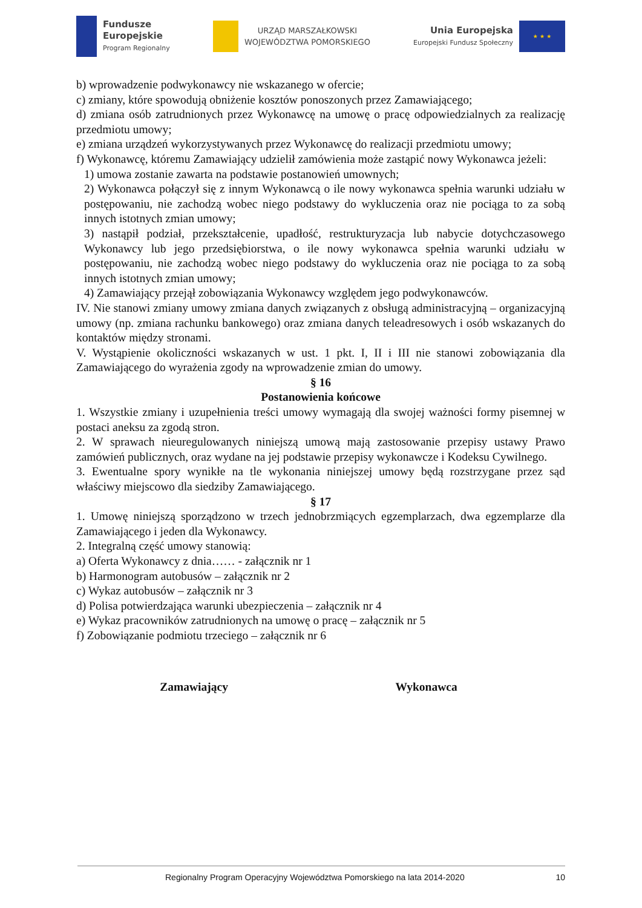Fundusze
Europejskie
Program Regionalny
URZĄD MARSZAŁKOWSKI
WOJEWÓDZTWA POMORSKIEGO
Unia Europejska
Europejski Fundusz Społeczny
★ ★ ★
b) wprowadzenie podwykonawcy nie wskazanego w ofercie;
c) zmiany, które spowodują obniżenie kosztów ponoszonych przez Zamawiającego;
d) zmiana osób zatrudnionych przez Wykonawcę na umowę o pracę odpowiedzialnych za realizację przedmiotu umowy;
e) zmiana urządzeń wykorzystywanych przez Wykonawcę do realizacji przedmiotu umowy;
f) Wykonawcę, któremu Zamawiający udzielił zamówienia może zastąpić nowy Wykonawca jeżeli:
1) umowa zostanie zawarta na podstawie postanowień umownych;
2) Wykonawca połączył się z innym Wykonawcą o ile nowy wykonawca spełnia warunki udziału w postępowaniu, nie zachodzą wobec niego podstawy do wykluczenia oraz nie pociąga to za sobą innych istotnych zmian umowy;
3) nastąpił podział, przekształcenie, upadłość, restrukturyzacja lub nabycie dotychczasowego Wykonawcy lub jego przedsiębiorstwa, o ile nowy wykonawca spełnia warunki udziału w postępowaniu, nie zachodzą wobec niego podstawy do wykluczenia oraz nie pociąga to za sobą innych istotnych zmian umowy;
4) Zamawiający przejął zobowiązania Wykonawcy względem jego podwykonawców.
IV. Nie stanowi zmiany umowy zmiana danych związanych z obsługą administracyjną – organizacyjną umowy (np. zmiana rachunku bankowego) oraz zmiana danych teleadresowych i osób wskazanych do kontaktów między stronami.
V. Wystąpienie okoliczności wskazanych w ust. 1 pkt. I, II i III nie stanowi zobowiązania dla Zamawiającego do wyrażenia zgody na wprowadzenie zmian do umowy.
§ 16
Postanowienia końcowe
1. Wszystkie zmiany i uzupełnienia treści umowy wymagają dla swojej ważności formy pisemnej w postaci aneksu za zgodą stron.
2. W sprawach nieuregulowanych niniejszą umową mają zastosowanie przepisy ustawy Prawo zamówień publicznych, oraz wydane na jej podstawie przepisy wykonawcze i Kodeksu Cywilnego.
3. Ewentualne spory wynikłe na tle wykonania niniejszej umowy będą rozstrzygane przez sąd właściwy miejscowo dla siedziby Zamawiającego.
§ 17
1. Umowę niniejszą sporządzono w trzech jednobrzmiących egzemplarzach, dwa egzemplarze dla Zamawiającego i jeden dla Wykonawcy.
2. Integralną część umowy stanowią:
a) Oferta Wykonawcy z dnia…… - załącznik nr 1
b) Harmonogram autobusów – załącznik nr 2
c) Wykaz autobusów – załącznik nr 3
d) Polisa potwierdzająca warunki ubezpieczenia – załącznik nr 4
e) Wykaz pracowników zatrudnionych na umowę o pracę – załącznik nr 5
f) Zobowiązanie podmiotu trzeciego – załącznik nr 6
Zamawiający Wykonawca
Regionalny Program Operacyjny Województwa Pomorskiego na lata 2014-2020 10